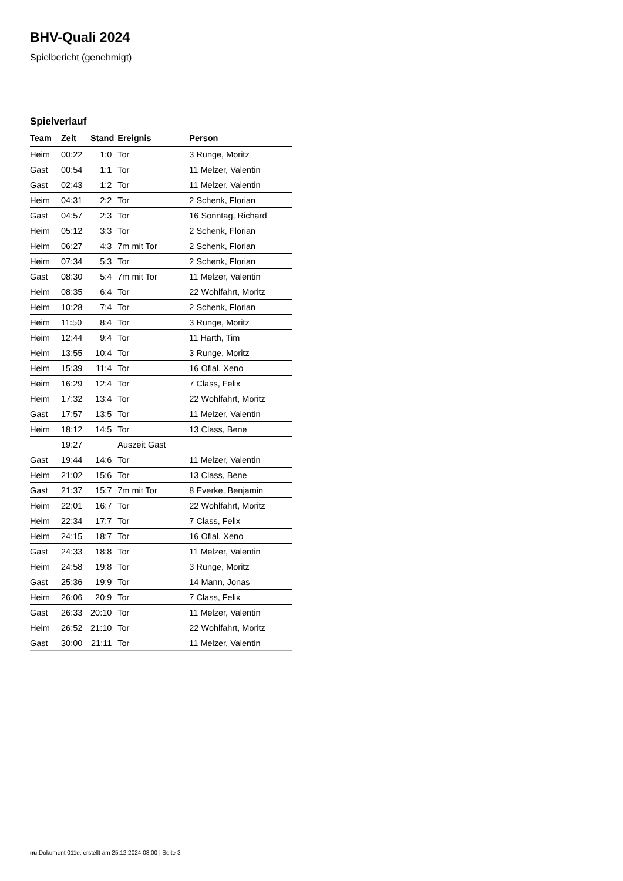BHV-Quali 2024
Spielbericht (genehmigt)
Spielverlauf
| Team | Zeit | Stand | Ereignis | Person |
| --- | --- | --- | --- | --- |
| Heim | 00:22 | 1:0 | Tor | 3 Runge, Moritz |
| Gast | 00:54 | 1:1 | Tor | 11 Melzer, Valentin |
| Gast | 02:43 | 1:2 | Tor | 11 Melzer, Valentin |
| Heim | 04:31 | 2:2 | Tor | 2 Schenk, Florian |
| Gast | 04:57 | 2:3 | Tor | 16 Sonntag, Richard |
| Heim | 05:12 | 3:3 | Tor | 2 Schenk, Florian |
| Heim | 06:27 | 4:3 | 7m mit Tor | 2 Schenk, Florian |
| Heim | 07:34 | 5:3 | Tor | 2 Schenk, Florian |
| Gast | 08:30 | 5:4 | 7m mit Tor | 11 Melzer, Valentin |
| Heim | 08:35 | 6:4 | Tor | 22 Wohlfahrt, Moritz |
| Heim | 10:28 | 7:4 | Tor | 2 Schenk, Florian |
| Heim | 11:50 | 8:4 | Tor | 3 Runge, Moritz |
| Heim | 12:44 | 9:4 | Tor | 11 Harth, Tim |
| Heim | 13:55 | 10:4 | Tor | 3 Runge, Moritz |
| Heim | 15:39 | 11:4 | Tor | 16 Ofial, Xeno |
| Heim | 16:29 | 12:4 | Tor | 7 Class, Felix |
| Heim | 17:32 | 13:4 | Tor | 22 Wohlfahrt, Moritz |
| Gast | 17:57 | 13:5 | Tor | 11 Melzer, Valentin |
| Heim | 18:12 | 14:5 | Tor | 13 Class, Bene |
| | 19:27 | | Auszeit Gast | |
| Gast | 19:44 | 14:6 | Tor | 11 Melzer, Valentin |
| Heim | 21:02 | 15:6 | Tor | 13 Class, Bene |
| Gast | 21:37 | 15:7 | 7m mit Tor | 8 Everke, Benjamin |
| Heim | 22:01 | 16:7 | Tor | 22 Wohlfahrt, Moritz |
| Heim | 22:34 | 17:7 | Tor | 7 Class, Felix |
| Heim | 24:15 | 18:7 | Tor | 16 Ofial, Xeno |
| Gast | 24:33 | 18:8 | Tor | 11 Melzer, Valentin |
| Heim | 24:58 | 19:8 | Tor | 3 Runge, Moritz |
| Gast | 25:36 | 19:9 | Tor | 14 Mann, Jonas |
| Heim | 26:06 | 20:9 | Tor | 7 Class, Felix |
| Gast | 26:33 | 20:10 | Tor | 11 Melzer, Valentin |
| Heim | 26:52 | 21:10 | Tor | 22 Wohlfahrt, Moritz |
| Gast | 30:00 | 21:11 | Tor | 11 Melzer, Valentin |
nu.Dokument 011e, erstellt am 25.12.2024 08:00 | Seite 3